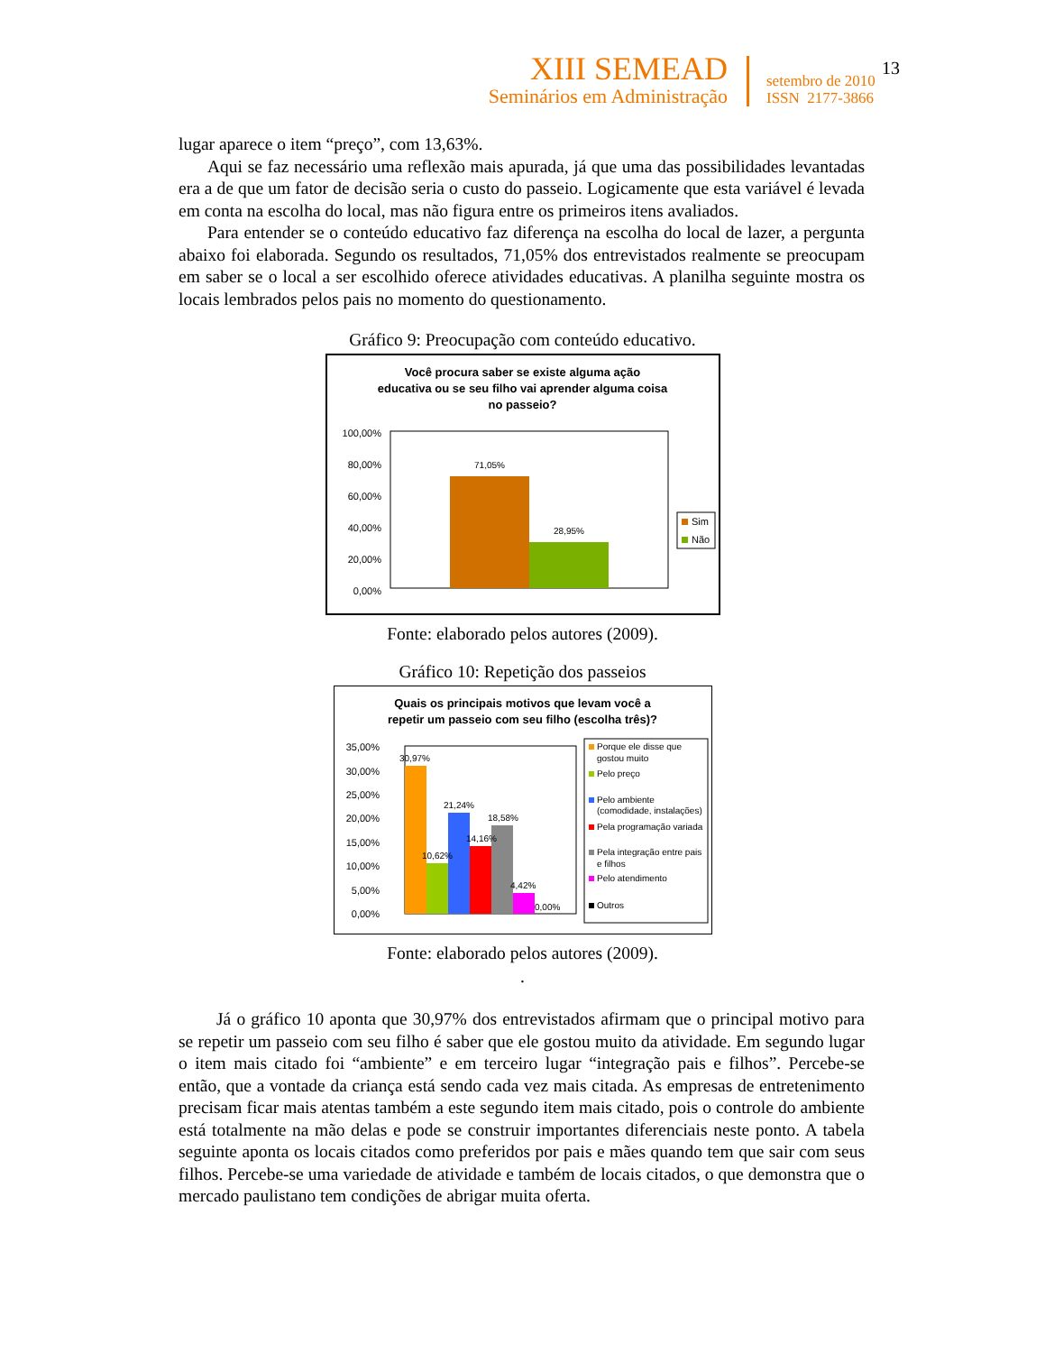XIII SEMEAD
Seminários em Administração
setembro de 2010
ISSN 2177-3866
13
lugar aparece o item “preço”, com 13,63%.
Aqui se faz necessário uma reflexão mais apurada, já que uma das possibilidades levantadas era a de que um fator de decisão seria o custo do passeio. Logicamente que esta variável é levada em conta na escolha do local, mas não figura entre os primeiros itens avaliados.
Para entender se o conteúdo educativo faz diferença na escolha do local de lazer, a pergunta abaixo foi elaborada. Segundo os resultados, 71,05% dos entrevistados realmente se preocupam em saber se o local a ser escolhido oferece atividades educativas. A planilha seguinte mostra os locais lembrados pelos pais no momento do questionamento.
Gráfico 9: Preocupação com conteúdo educativo.
Você procura saber se existe alguma ação
educativa ou se seu filho vai aprender alguma coisa
no passeio?
100,00%
80,00%
60,00%
40,00%
20,00%
0,00%
71,05%
28,95%
Sim
Não
Fonte: elaborado pelos autores (2009).
Gráfico 10: Repetição dos passeios
Quais os principais motivos que levam você a
repetir um passeio com seu filho (escolha três)?
35,00%
30,00%
25,00%
20,00%
15,00%
10,00%
5,00%
0,00%
30,97%
10,62%
21,24%
14,16%
18,58%
4,42%
0,00%
Porque ele disse que
gostou muito
Pelo preço
Pelo ambiente
(comodidade, instalações)
Pela programação variada
Pela integração entre pais
e filhos
Pelo atendimento
Outros
Fonte: elaborado pelos autores (2009).
.
Já o gráfico 10 aponta que 30,97% dos entrevistados afirmam que o principal motivo para se repetir um passeio com seu filho é saber que ele gostou muito da atividade. Em segundo lugar o item mais citado foi “ambiente” e em terceiro lugar “integração pais e filhos”. Percebe-se então, que a vontade da criança está sendo cada vez mais citada. As empresas de entretenimento precisam ficar mais atentas também a este segundo item mais citado, pois o controle do ambiente está totalmente na mão delas e pode se construir importantes diferenciais neste ponto. A tabela seguinte aponta os locais citados como preferidos por pais e mães quando tem que sair com seus filhos. Percebe-se uma variedade de atividade e também de locais citados, o que demonstra que o mercado paulistano tem condições de abrigar muita oferta.